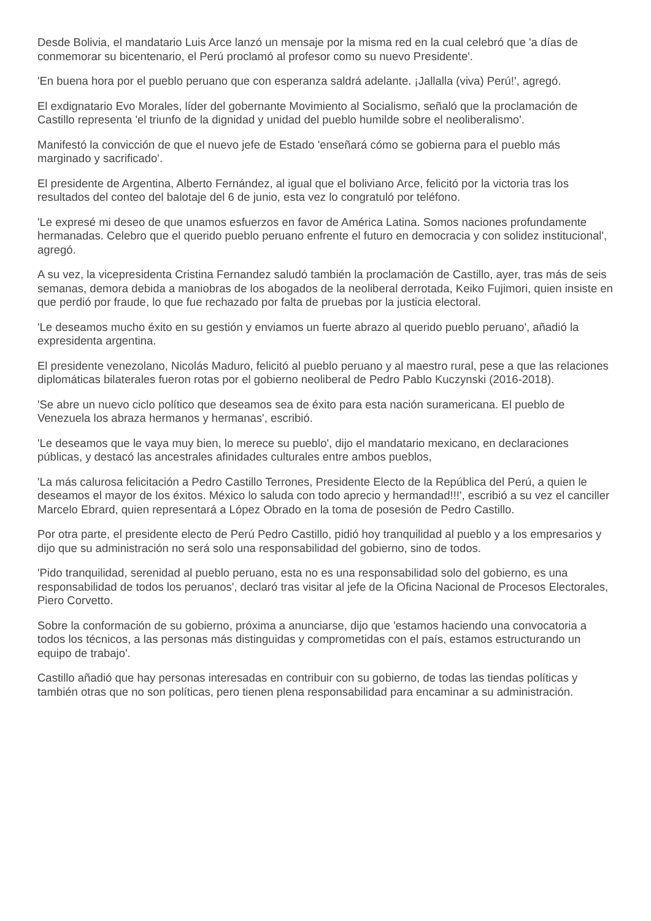Desde Bolivia, el mandatario Luis Arce lanzó un mensaje por la misma red en la cual celebró que 'a días de conmemorar su bicentenario, el Perú proclamó al profesor como su nuevo Presidente'.
'En buena hora por el pueblo peruano que con esperanza saldrá adelante. ¡Jallalla (viva) Perú!', agregó.
El exdignatario Evo Morales, líder del gobernante Movimiento al Socialismo, señaló que la proclamación de Castillo representa 'el triunfo de la dignidad y unidad del pueblo humilde sobre el neoliberalismo'.
Manifestó la convicción de que el nuevo jefe de Estado 'enseñará cómo se gobierna para el pueblo más marginado y sacrificado'.
El presidente de Argentina, Alberto Fernández, al igual que el boliviano Arce, felicitó por la victoria tras los resultados del conteo del balotaje del 6 de junio, esta vez lo congratuló por teléfono.
'Le expresé mi deseo de que unamos esfuerzos en favor de América Latina. Somos naciones profundamente hermanadas. Celebro que el querido pueblo peruano enfrente el futuro en democracia y con solidez institucional', agregó.
A su vez, la vicepresidenta Cristina Fernandez saludó también la proclamación de Castillo, ayer, tras más de seis semanas, demora debida a maniobras de los abogados de la neoliberal derrotada, Keiko Fujimori, quien insiste en que perdió por fraude, lo que fue rechazado por falta de pruebas por la justicia electoral.
'Le deseamos mucho éxito en su gestión y enviamos un fuerte abrazo al querido pueblo peruano', añadió la expresidenta argentina.
El presidente venezolano, Nicolás Maduro, felicitó al pueblo peruano y al maestro rural, pese a que las relaciones diplomáticas bilaterales fueron rotas por el gobierno neoliberal de Pedro Pablo Kuczynski (2016-2018).
'Se abre un nuevo ciclo político que deseamos sea de éxito para esta nación suramericana. El pueblo de Venezuela los abraza hermanos y hermanas', escribió.
'Le deseamos que le vaya muy bien, lo merece su pueblo', dijo el mandatario mexicano, en declaraciones públicas, y destacó las ancestrales afinidades culturales entre ambos pueblos,
'La más calurosa felicitación a Pedro Castillo Terrones, Presidente Electo de la República del Perú, a quien le deseamos el mayor de los éxitos. México lo saluda con todo aprecio y hermandad!!!', escribió a su vez el canciller Marcelo Ebrard, quien representará a López Obrado en la toma de posesión de Pedro Castillo.
Por otra parte, el presidente electo de Perú Pedro Castillo, pidió hoy tranquilidad al pueblo y a los empresarios y dijo que su administración no será solo una responsabilidad del gobierno, sino de todos.
'Pido tranquilidad, serenidad al pueblo peruano, esta no es una responsabilidad solo del gobierno, es una responsabilidad de todos los peruanos', declaró tras visitar al jefe de la Oficina Nacional de Procesos Electorales, Piero Corvetto.
Sobre la conformación de su gobierno, próxima a anunciarse, dijo que 'estamos haciendo una convocatoria a todos los técnicos, a las personas más distinguidas y comprometidas con el país, estamos estructurando un equipo de trabajo'.
Castillo añadió que hay personas interesadas en contribuir con su gobierno, de todas las tiendas políticas y también otras que no son políticas, pero tienen plena responsabilidad para encaminar a su administración.